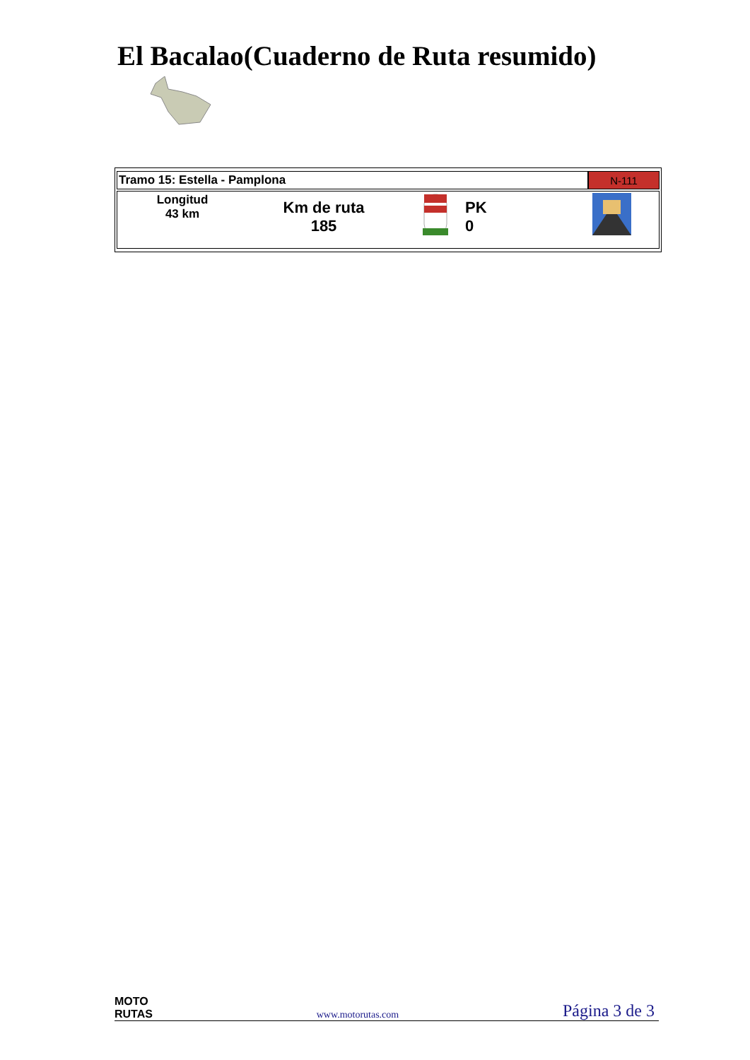El Bacalao(Cuaderno de Ruta resumido)
| Tramo 15: Estella - Pamplona | N-111 |
| Longitud 43 km Km de ruta 185 PK 0 | |
MOTO
RUTAS
www.motorutas.com
Página 3 de 3